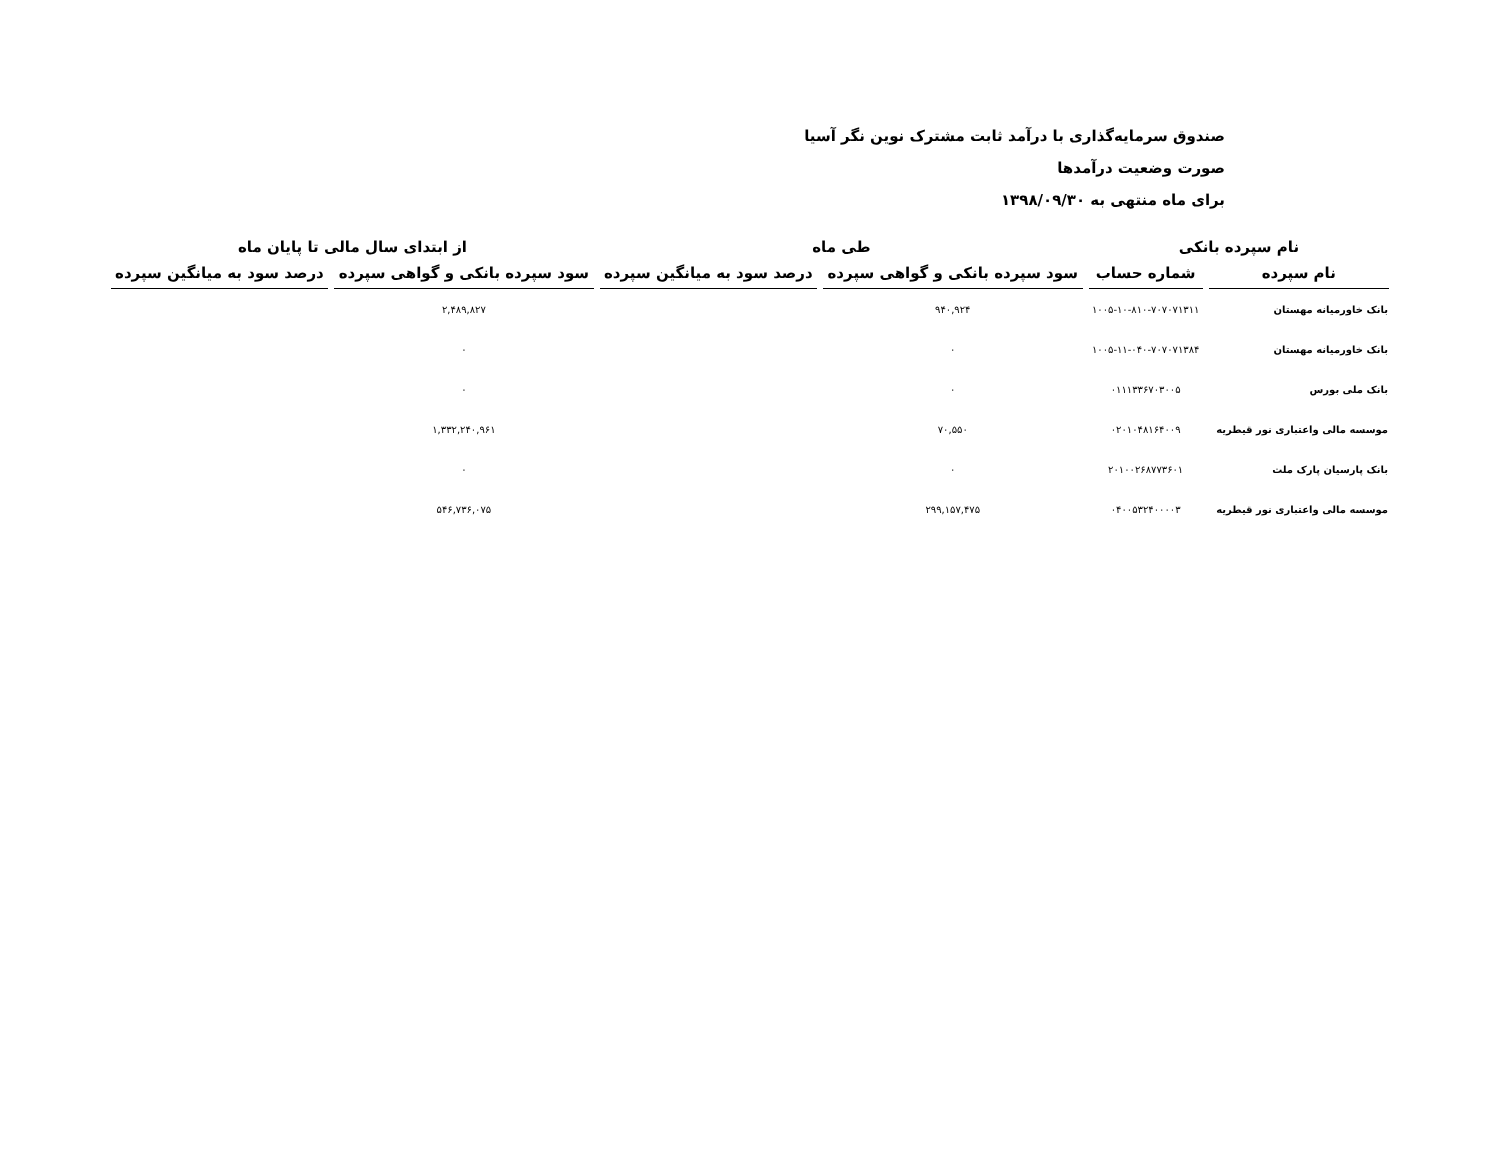صندوق سرمایه‌گذاری با درآمد ثابت مشترک نوین نگر آسیا
صورت وضعیت درآمدها
برای ماه منتهی به ۱۳۹۸/۰۹/۳۰
| نام سپرده بانکی | | طی ماه | | از ابتدای سال مالی تا پایان ماه | |
| --- | --- | --- | --- | --- | --- |
| نام سپرده | شماره حساب | سود سپرده بانکی و گواهی سپرده | درصد سود به میانگین سپرده | سود سپرده بانکی و گواهی سپرده | درصد سود به میانگین سپرده |
| بانک خاورمیانه مهستان | ۱۰۰۵-۱۰-۸۱۰-۷۰۷۰۷۱۳۱۱ | ۹۴۰,۹۲۴ | | ۲,۴۸۹,۸۲۷ | |
| بانک خاورمیانه مهستان | ۱۰۰۵-۱۱-۰۴۰-۷۰۷۰۷۱۳۸۴ | ۰ | | ۰ | |
| بانک ملی بورس | ۰۱۱۱۳۳۶۷۰۳۰۰۵ | ۰ | | ۰ | |
| موسسه مالی واعتباری نور قیطریه | ۰۲۰۱۰۴۸۱۶۴۰۰۹ | ۷۰,۵۵۰ | | ۱,۳۳۲,۲۴۰,۹۶۱ | |
| بانک پارسیان پارک ملت | ۲۰۱۰۰۲۶۸۷۷۳۶۰۱ | ۰ | | ۰ | |
| موسسه مالی واعتباری نور قیطریه | ۰۴۰۰۵۳۲۴۰۰۰۰۳ | ۲۹۹,۱۵۷,۴۷۵ | | ۵۴۶,۷۳۶,۰۷۵ | |